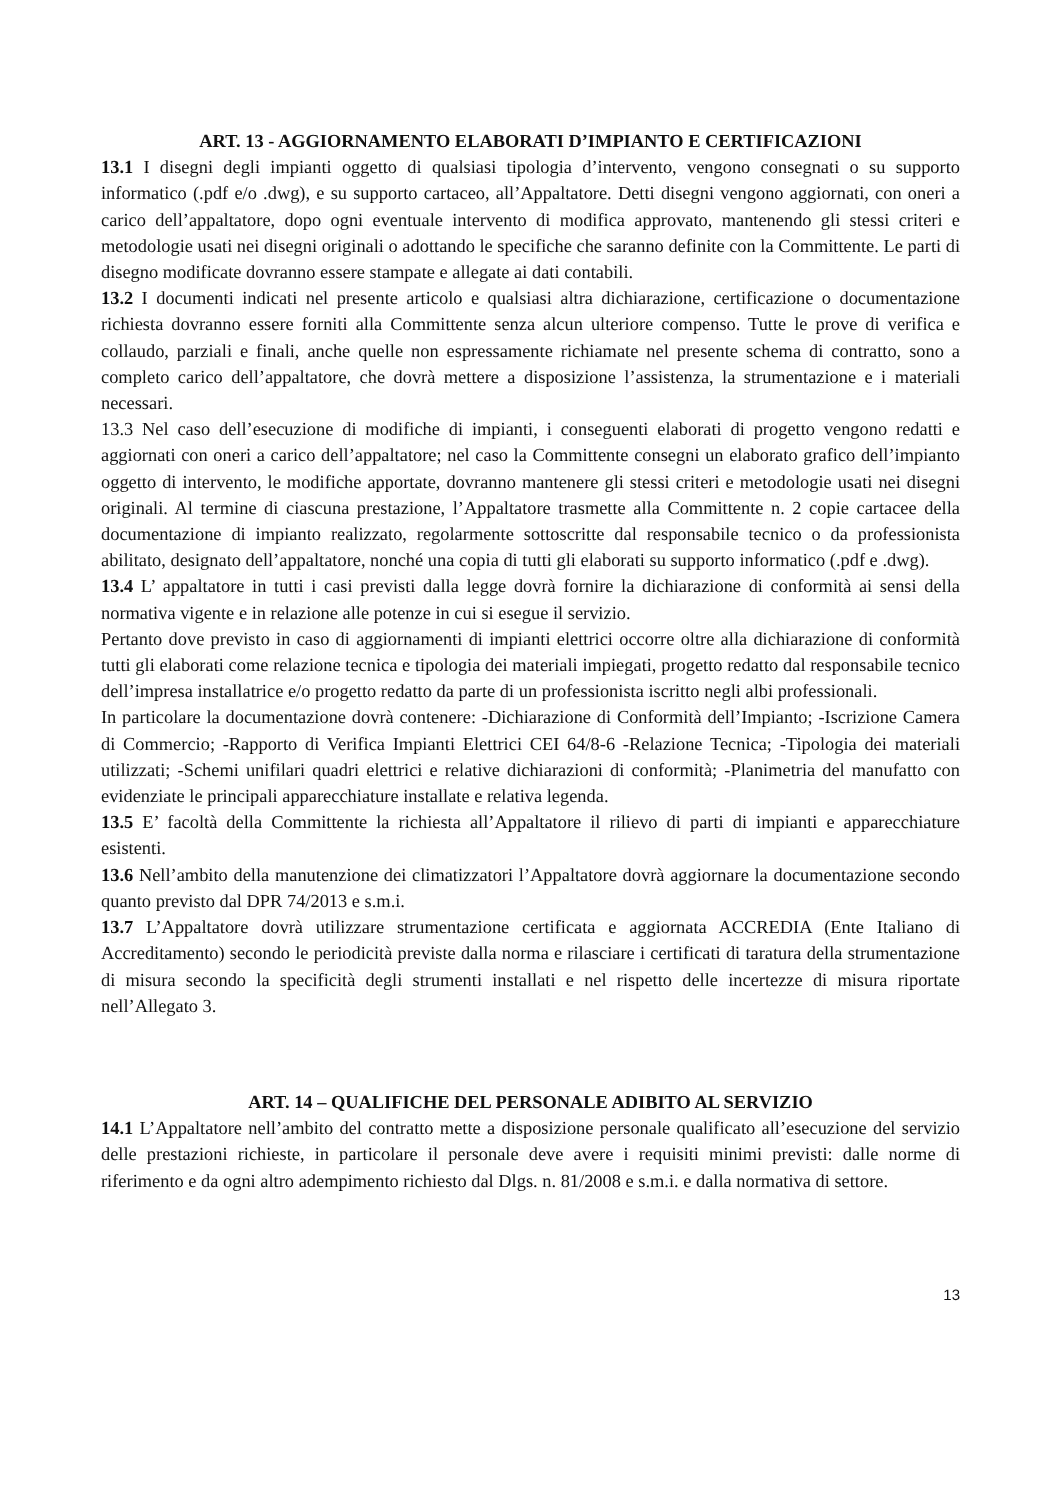ART. 13 - AGGIORNAMENTO ELABORATI D’IMPIANTO E CERTIFICAZIONI
13.1 I disegni degli impianti oggetto di qualsiasi tipologia d’intervento, vengono consegnati o su supporto informatico (.pdf e/o .dwg), e su supporto cartaceo, all’Appaltatore. Detti disegni vengono aggiornati, con oneri a carico dell’appaltatore, dopo ogni eventuale intervento di modifica approvato, mantenendo gli stessi criteri e metodologie usati nei disegni originali o adottando le specifiche che saranno definite con la Committente. Le parti di disegno modificate dovranno essere stampate e allegate ai dati contabili.
13.2 I documenti indicati nel presente articolo e qualsiasi altra dichiarazione, certificazione o documentazione richiesta dovranno essere forniti alla Committente senza alcun ulteriore compenso. Tutte le prove di verifica e collaudo, parziali e finali, anche quelle non espressamente richiamate nel presente schema di contratto, sono a completo carico dell’appaltatore, che dovrà mettere a disposizione l’assistenza, la strumentazione e i materiali necessari.
13.3 Nel caso dell’esecuzione di modifiche di impianti, i conseguenti elaborati di progetto vengono redatti e aggiornati con oneri a carico dell’appaltatore; nel caso la Committente consegni un elaborato grafico dell’impianto oggetto di intervento, le modifiche apportate, dovranno mantenere gli stessi criteri e metodologie usati nei disegni originali. Al termine di ciascuna prestazione, l’Appaltatore trasmette alla Committente n. 2 copie cartacee della documentazione di impianto realizzato, regolarmente sottoscritte dal responsabile tecnico o da professionista abilitato, designato dell’appaltatore, nonché una copia di tutti gli elaborati su supporto informatico (.pdf e .dwg).
13.4 L’ appaltatore in tutti i casi previsti dalla legge dovrà fornire la dichiarazione di conformità ai sensi della normativa vigente e in relazione alle potenze in cui si esegue il servizio.
Pertanto dove previsto in caso di aggiornamenti di impianti elettrici occorre oltre alla dichiarazione di conformità tutti gli elaborati come relazione tecnica e tipologia dei materiali impiegati, progetto redatto dal responsabile tecnico dell’impresa installatrice e/o progetto redatto da parte di un professionista iscritto negli albi professionali.
In particolare la documentazione dovrà contenere: -Dichiarazione di Conformità dell’Impianto; -Iscrizione Camera di Commercio; -Rapporto di Verifica Impianti Elettrici CEI 64/8-6 -Relazione Tecnica; -Tipologia dei materiali utilizzati; -Schemi unifilari quadri elettrici e relative dichiarazioni di conformità; -Planimetria del manufatto con evidenziate le principali apparecchiature installate e relativa legenda.
13.5 E’ facoltà della Committente la richiesta all’Appaltatore il rilievo di parti di impianti e apparecchiature esistenti.
13.6 Nell’ambito della manutenzione dei climatizzatori l’Appaltatore dovrà aggiornare la documentazione secondo quanto previsto dal DPR 74/2013 e s.m.i.
13.7 L’Appaltatore dovrà utilizzare strumentazione certificata e aggiornata ACCREDIA (Ente Italiano di Accreditamento) secondo le periodicità previste dalla norma e rilasciare i certificati di taratura della strumentazione di misura secondo la specificità degli strumenti installati e nel rispetto delle incertezze di misura riportate nell’Allegato 3.
ART. 14 – QUALIFICHE DEL PERSONALE ADIBITO AL SERVIZIO
14.1 L’Appaltatore nell’ambito del contratto mette a disposizione personale qualificato all’esecuzione del servizio delle prestazioni richieste, in particolare il personale deve avere i requisiti minimi previsti: dalle norme di riferimento e da ogni altro adempimento richiesto dal Dlgs. n. 81/2008 e s.m.i. e dalla normativa di settore.
13